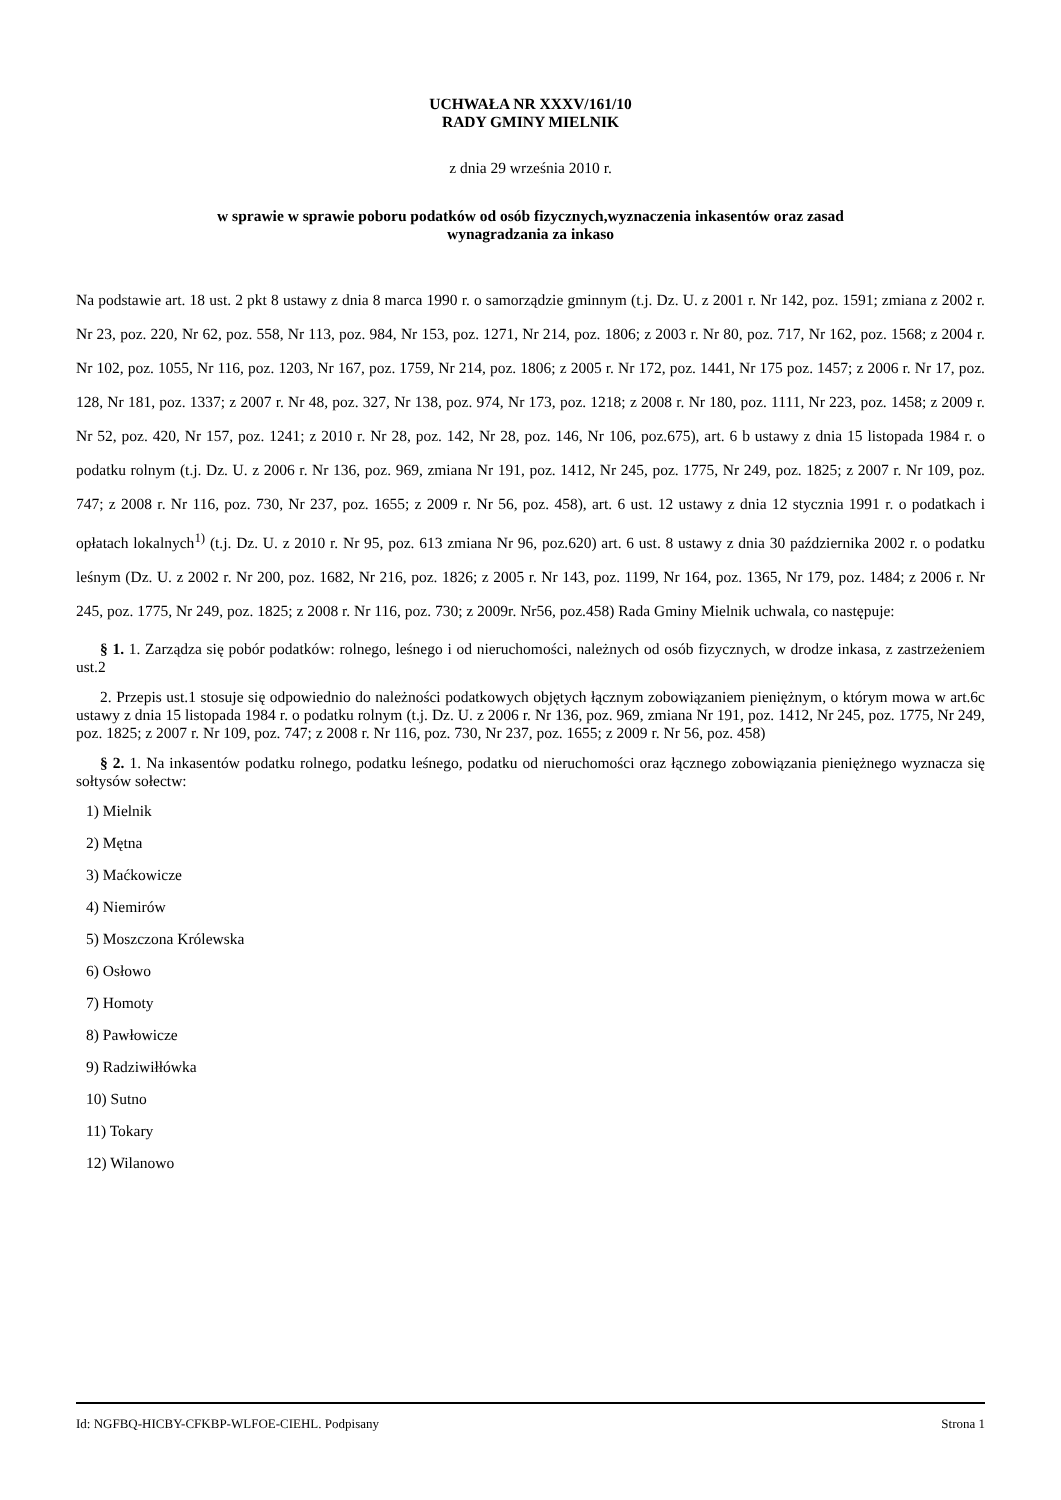UCHWAŁA NR XXXV/161/10
RADY GMINY MIELNIK
z dnia 29 września 2010 r.
w sprawie w sprawie poboru podatków od osób fizycznych,wyznaczenia inkasentów oraz zasad
wynagradzania za inkaso
Na podstawie art. 18 ust. 2 pkt 8 ustawy z dnia 8 marca 1990 r. o samorządzie gminnym (t.j. Dz. U. z 2001 r. Nr 142, poz. 1591; zmiana z 2002 r. Nr 23, poz. 220, Nr 62, poz. 558, Nr 113, poz. 984, Nr 153, poz. 1271, Nr 214, poz. 1806; z 2003 r. Nr 80, poz. 717, Nr 162, poz. 1568; z 2004 r. Nr 102, poz. 1055, Nr 116, poz. 1203, Nr 167, poz. 1759, Nr 214, poz. 1806; z 2005 r. Nr 172, poz. 1441, Nr 175 poz. 1457; z 2006 r. Nr 17, poz. 128, Nr 181, poz. 1337; z 2007 r. Nr 48, poz. 327, Nr 138, poz. 974, Nr 173, poz. 1218; z 2008 r. Nr 180, poz. 1111, Nr 223, poz. 1458; z 2009 r. Nr 52, poz. 420, Nr 157, poz. 1241; z 2010 r. Nr 28, poz. 142, Nr 28, poz. 146, Nr 106, poz.675), art. 6 b ustawy z dnia 15 listopada 1984 r. o podatku rolnym (t.j. Dz. U. z 2006 r. Nr 136, poz. 969, zmiana Nr 191, poz. 1412, Nr 245, poz. 1775, Nr 249, poz. 1825; z 2007 r. Nr 109, poz. 747; z 2008 r. Nr 116, poz. 730, Nr 237, poz. 1655; z 2009 r. Nr 56, poz. 458), art. 6 ust. 12 ustawy z dnia 12 stycznia 1991 r. o podatkach i opłatach lokalnych<sup>1)</sup> (t.j. Dz. U. z 2010 r. Nr 95, poz. 613 zmiana Nr 96, poz.620) art. 6 ust. 8 ustawy z dnia 30 października 2002 r. o podatku leśnym (Dz. U. z 2002 r. Nr 200, poz. 1682, Nr 216, poz. 1826; z 2005 r. Nr 143, poz. 1199, Nr 164, poz. 1365, Nr 179, poz. 1484; z 2006 r. Nr 245, poz. 1775, Nr 249, poz. 1825; z 2008 r. Nr 116, poz. 730; z 2009r. Nr56, poz.458) Rada Gminy Mielnik uchwala, co następuje:
§ 1. 1. Zarządza się pobór podatków: rolnego, leśnego i od nieruchomości, należnych od osób fizycznych, w drodze inkasa, z zastrzeżeniem ust.2
2. Przepis ust.1 stosuje się odpowiednio do należności podatkowych objętych łącznym zobowiązaniem pieniężnym, o którym mowa w art.6c ustawy z dnia 15 listopada 1984 r. o podatku rolnym (t.j. Dz. U. z 2006 r. Nr 136, poz. 969, zmiana Nr 191, poz. 1412, Nr 245, poz. 1775, Nr 249, poz. 1825; z 2007 r. Nr 109, poz. 747; z 2008 r. Nr 116, poz. 730, Nr 237, poz. 1655; z 2009 r. Nr 56, poz. 458)
§ 2. 1. Na inkasentów podatku rolnego, podatku leśnego, podatku od nieruchomości oraz łącznego zobowiązania pieniężnego wyznacza się sołtysów sołectw:
1) Mielnik
2) Mętna
3) Maćkowicze
4) Niemirów
5) Moszczona Królewska
6) Osłowo
7) Homoty
8) Pawłowicze
9) Radziwiłłówka
10) Sutno
11) Tokary
12) Wilanowo
Id: NGFBQ-HICBY-CFKBP-WLFOE-CIEHL. Podpisany Strona 1